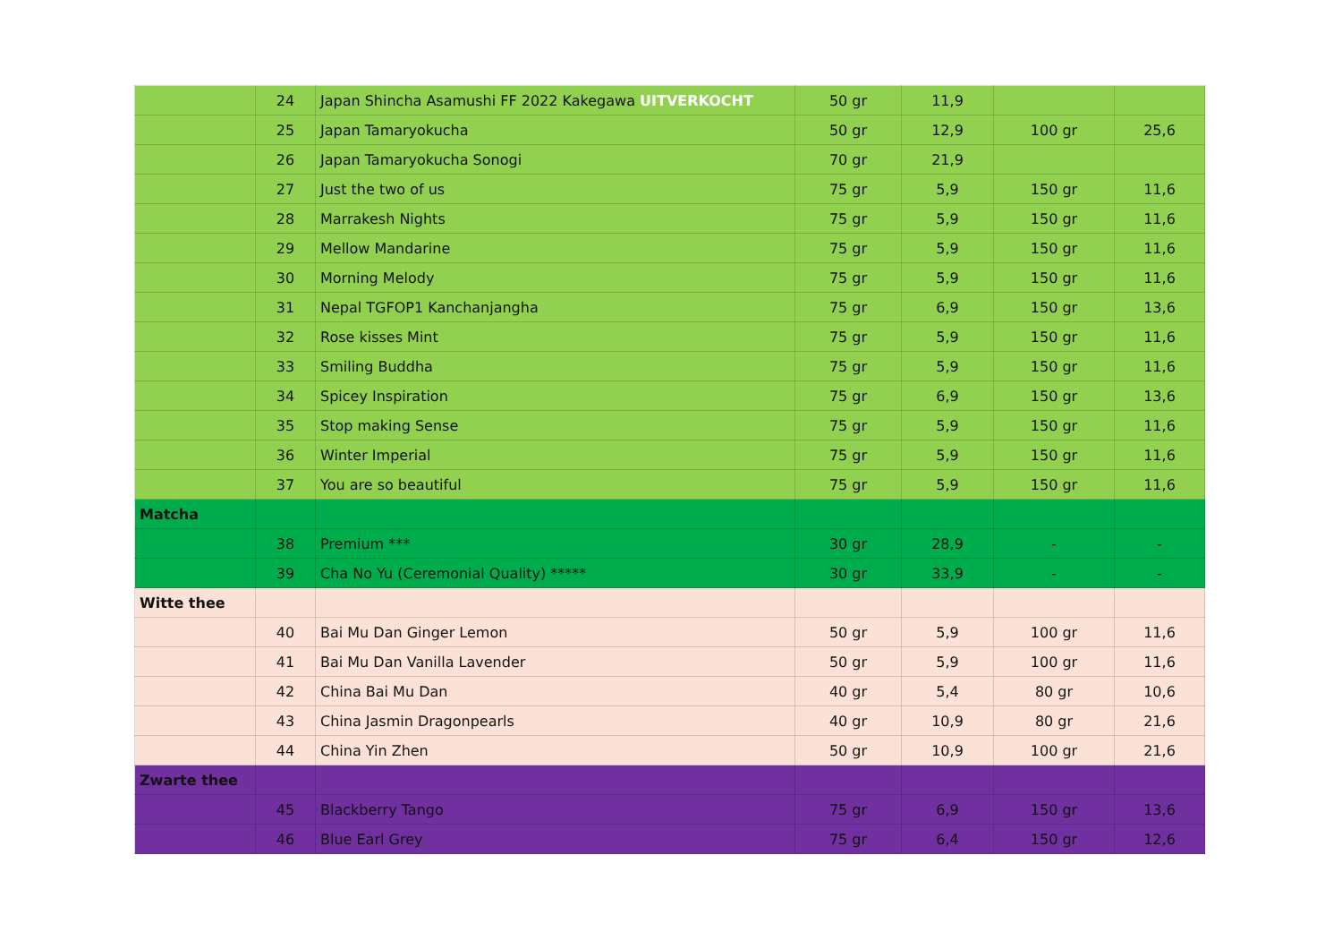| | 24 | Japan Shincha Asamushi FF 2022 Kakegawa UITVERKOCHT | 50 gr | 11,9 | | |
| | 25 | Japan Tamaryokucha | 50 gr | 12,9 | 100 gr | 25,6 |
| | 26 | Japan Tamaryokucha Sonogi | 70 gr | 21,9 | | |
| | 27 | Just the two of us | 75 gr | 5,9 | 150 gr | 11,6 |
| | 28 | Marrakesh Nights | 75 gr | 5,9 | 150 gr | 11,6 |
| | 29 | Mellow Mandarine | 75 gr | 5,9 | 150 gr | 11,6 |
| | 30 | Morning Melody | 75 gr | 5,9 | 150 gr | 11,6 |
| | 31 | Nepal TGFOP1 Kanchanjangha | 75 gr | 6,9 | 150 gr | 13,6 |
| | 32 | Rose kisses Mint | 75 gr | 5,9 | 150 gr | 11,6 |
| | 33 | Smiling Buddha | 75 gr | 5,9 | 150 gr | 11,6 |
| | 34 | Spicey Inspiration | 75 gr | 6,9 | 150 gr | 13,6 |
| | 35 | Stop making Sense | 75 gr | 5,9 | 150 gr | 11,6 |
| | 36 | Winter Imperial | 75 gr | 5,9 | 150 gr | 11,6 |
| | 37 | You are so beautiful | 75 gr | 5,9 | 150 gr | 11,6 |
| Matcha | | | | | | |
| | 38 | Premium *** | 30 gr | 28,9 | - | - |
| | 39 | Cha No Yu (Ceremonial Quality) ***** | 30 gr | 33,9 | - | - |
| Witte thee | | | | | | |
| | 40 | Bai Mu Dan Ginger Lemon | 50 gr | 5,9 | 100 gr | 11,6 |
| | 41 | Bai Mu Dan Vanilla Lavender | 50 gr | 5,9 | 100 gr | 11,6 |
| | 42 | China Bai Mu Dan | 40 gr | 5,4 | 80 gr | 10,6 |
| | 43 | China Jasmin Dragonpearls | 40 gr | 10,9 | 80 gr | 21,6 |
| | 44 | China Yin Zhen | 50 gr | 10,9 | 100 gr | 21,6 |
| Zwarte thee | | | | | | |
| | 45 | Blackberry Tango | 75 gr | 6,9 | 150 gr | 13,6 |
| | 46 | Blue Earl Grey | 75 gr | 6,4 | 150 gr | 12,6 |